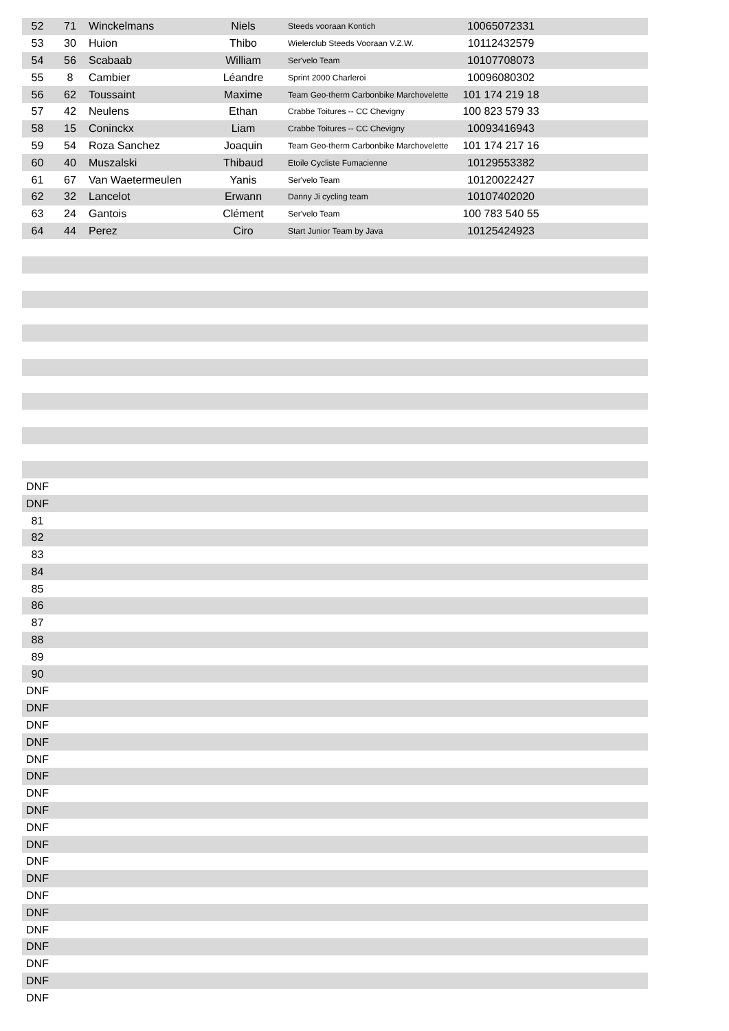| 52 | 71 | Winckelmans | Niels | Steeds vooraan Kontich | 10065072331 | |
| 53 | 30 | Huion | Thibo | Wielerclub Steeds Vooraan V.Z.W. | 10112432579 | |
| 54 | 56 | Scabaab | William | Ser'velo Team | 10107708073 | |
| 55 | 8 | Cambier | Léandre | Sprint 2000 Charleroi | 10096080302 | |
| 56 | 62 | Toussaint | Maxime | Team Geo-therm Carbonbike Marchovelette | 101 174 219 18 | |
| 57 | 42 | Neulens | Ethan | Crabbe Toitures -- CC Chevigny | 100 823 579 33 | |
| 58 | 15 | Coninckx | Liam | Crabbe Toitures -- CC Chevigny | 10093416943 | |
| 59 | 54 | Roza Sanchez | Joaquin | Team Geo-therm Carbonbike Marchovelette | 101 174 217 16 | |
| 60 | 40 | Muszalski | Thibaud | Etoile Cycliste Fumacienne | 10129553382 | |
| 61 | 67 | Van Waetermeulen | Yanis | Ser'velo Team | 10120022427 | |
| 62 | 32 | Lancelot | Erwann | Danny Ji cycling team | 10107402020 | |
| 63 | 24 | Gantois | Clément | Ser'velo Team | 100 783 540 55 | |
| 64 | 44 | Perez | Ciro | Start Junior Team by Java | 10125424923 | |
| DNF | | | | | | |
| DNF | | | | | | |
| 81 | | | | | | |
| 82 | | | | | | |
| 83 | | | | | | |
| 84 | | | | | | |
| 85 | | | | | | |
| 86 | | | | | | |
| 87 | | | | | | |
| 88 | | | | | | |
| 89 | | | | | | |
| 90 | | | | | | |
| DNF | | | | | | |
| DNF | | | | | | |
| DNF | | | | | | |
| DNF | | | | | | |
| DNF | | | | | | |
| DNF | | | | | | |
| DNF | | | | | | |
| DNF | | | | | | |
| DNF | | | | | | |
| DNF | | | | | | |
| DNF | | | | | | |
| DNF | | | | | | |
| DNF | | | | | | |
| DNF | | | | | | |
| DNF | | | | | | |
| DNF | | | | | | |
| DNF | | | | | | |
| DNF | | | | | | |
| DNF | | | | | | |